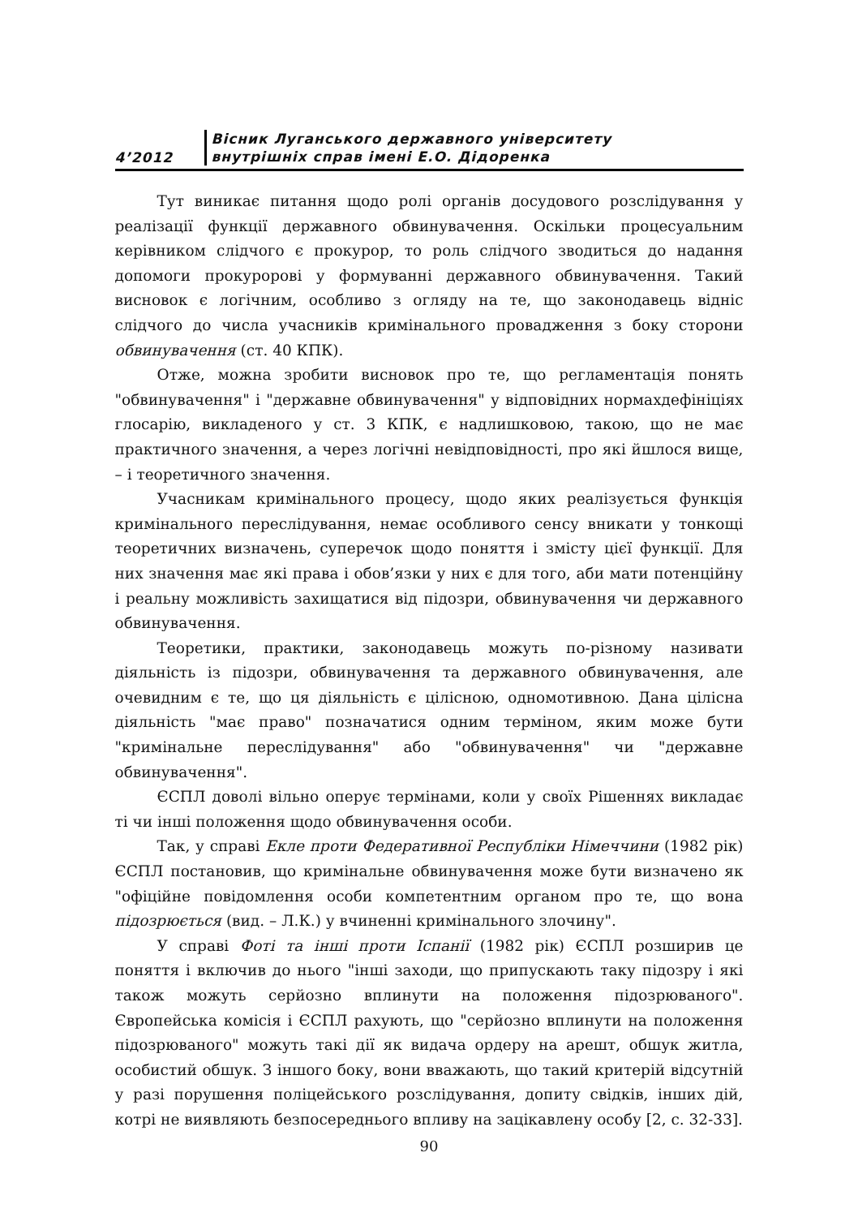4’2012
Вісник Луганського державного університету
внутрішніх справ імені Е.О. Дідоренка
Тут виникає питання щодо ролі органів досудового розслідування у реалізації функції державного обвинувачення. Оскільки процесуальним керівником слідчого є прокурор, то роль слідчого зводиться до надання допомоги прокуророві у формуванні державного обвинувачення. Такий висновок є логічним, особливо з огляду на те, що законодавець відніс слідчого до числа учасників кримінального провадження з боку сторони обвинувачення (ст. 40 КПК).
Отже, можна зробити висновок про те, що регламентація понять "обвинувачення" і "державне обвинувачення" у відповідних нормахдефініціях глосарію, викладеного у ст. 3 КПК, є надлишковою, такою, що не має практичного значення, а через логічні невідповідності, про які йшлося вище, – і теоретичного значення.
Учасникам кримінального процесу, щодо яких реалізується функція кримінального переслідування, немає особливого сенсу вникати у тонкощі теоретичних визначень, суперечок щодо поняття і змісту цієї функції. Для них значення має які права і обов’язки у них є для того, аби мати потенційну і реальну можливість захищатися від підозри, обвинувачення чи державного обвинувачення.
Теоретики, практики, законодавець можуть по-різному називати діяльність із підозри, обвинувачення та державного обвинувачення, але очевидним є те, що ця діяльність є цілісною, одномотивною. Дана цілісна діяльність "має право" позначатися одним терміном, яким може бути "кримінальне переслідування" або "обвинувачення" чи "державне обвинувачення".
ЄСПЛ доволі вільно оперує термінами, коли у своїх Рішеннях викладає ті чи інші положення щодо обвинувачення особи.
Так, у справі Екле проти Федеративної Республіки Німеччини (1982 рік) ЄСПЛ постановив, що кримінальне обвинувачення може бути визначено як "офіційне повідомлення особи компетентним органом про те, що вона підозрюється (вид. – Л.К.) у вчиненні кримінального злочину".
У справі Фоті та інші проти Іспанії (1982 рік) ЄСПЛ розширив це поняття і включив до нього "інші заходи, що припускають таку підозру і які також можуть серйозно вплинути на положення підозрюваного". Європейська комісія і ЄСПЛ рахують, що "серйозно вплинути на положення підозрюваного" можуть такі дії як видача ордеру на арешт, обшук житла, особистий обшук. З іншого боку, вони вважають, що такий критерій відсутній у разі порушення поліцейського розслідування, допиту свідків, інших дій, котрі не виявляють безпосереднього впливу на зацікавлену особу [2, с. 32-33].
90